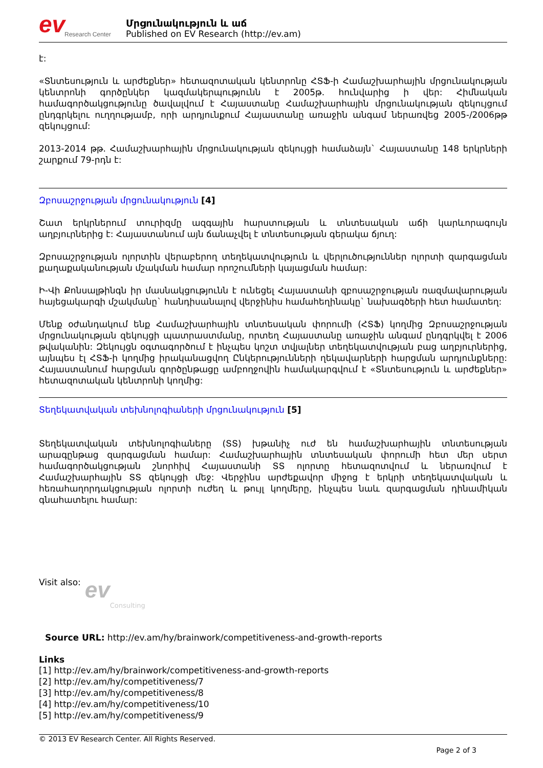ev
Research Center
Մրցունակություն և աճ
Published on EV Research (http://ev.am)
է:
«Տնտեսություն և արժեքներ» հետազոտական կենտրոնը ՀՏՖ-ի Համաշխարհային մրցունակության կենտրոնի գործընկեր կազմակերպությունն է 2005թ. հունվարից ի վեր: Հիմնական համագործակցությունը ծավալվում է Հայաստանը Համաշխարհային մրցունակության զեկույցում ընդգրկելու ուղղությամբ, որի արդյունքում Հայաստանը առաջին անգամ ներառվեց 2005-/2006թթ զեկույցում:
2013-2014 թթ. Համաշխարհային մրցունակության զեկույցի համաձայն` Հայաստանը 148 երկրների շարքում 79-րդն է:
Զբոսաշրջության մրցունակություն [4]
Շատ երկրներում տուրիզմը ազգային հարստության և տնտեսական աճի կարևորագույն աղբյուրներից է: Հայաստանում այն ճանաչվել է տնտեսության գերակա ճյուղ:
Զբոսաշրջության ոլորտին վերաբերող տեղեկատվություն և վերլուծություններ ոլորտի զարգացման քաղաքականության մշակման համար որոշումների կայացման համար:
Ի-Վի Քոնսալթինգն իր մասնակցությունն է ունեցել Հայաստանի զբոսաշրջության ռազմավարության հայեցակարգի մշակմանը` հանդիսանալով վերջինիս համահեղինակը` նախագծերի հետ համատեղ:
Մենք օժանդակում ենք Համաշխարհային տնտեսական փորումի (ՀՏՖ) կողմից Զբոսաշրջության մրցունակության զեկույցի պատրաստմանը, որտեղ Հայաստանը առաջին անգամ ընդգրկվել է 2006 թվականին: Զեկույցն օգտագործում է ինչպես կոշտ տվյալներ տեղեկատվության բաց աղբյուրներից, այնպես էլ ՀՏՖ-ի կողմից իրականացվող Ընկերությունների ղեկավարների հարցման արդյունքները: Հայաստանում հարցման գործընթացը ամբողջովին համակարգվում է «Տնտեսություն և արժեքներ» հետազոտական կենտրոնի կողմից:
Տեղեկատվական տեխնոլոգիաների մրցունակություն [5]
Տեղեկատվական տեխնոլոգիաները (ՏՏ) խթանիչ ուժ են համաշխարհային տնտեսության արագընթաց զարգացման համար: Համաշխարհային տնտեսական փորումի հետ մեր սերտ համագործակցության շնորհիվ Հայաստանի ՏՏ ոլորտը հետազոտվում և ներառվում է Համաշխարհային ՏՏ զեկույցի մեջ: Վերջինս արժեքավոր միջոց է երկրի տեղեկատվական և հեռահաղորդակցության ոլորտի ուժեղ և թույլ կողմերը, ինչպես նաև զարգացման դինամիկան գնահատելու համար:
Visit also: ev Consulting
Source URL: http://ev.am/hy/brainwork/competitiveness-and-growth-reports
Links
[1] http://ev.am/hy/brainwork/competitiveness-and-growth-reports
[2] http://ev.am/hy/competitiveness/7
[3] http://ev.am/hy/competitiveness/8
[4] http://ev.am/hy/competitiveness/10
[5] http://ev.am/hy/competitiveness/9
© 2013 EV Research Center. All Rights Reserved.
Page 2 of 3